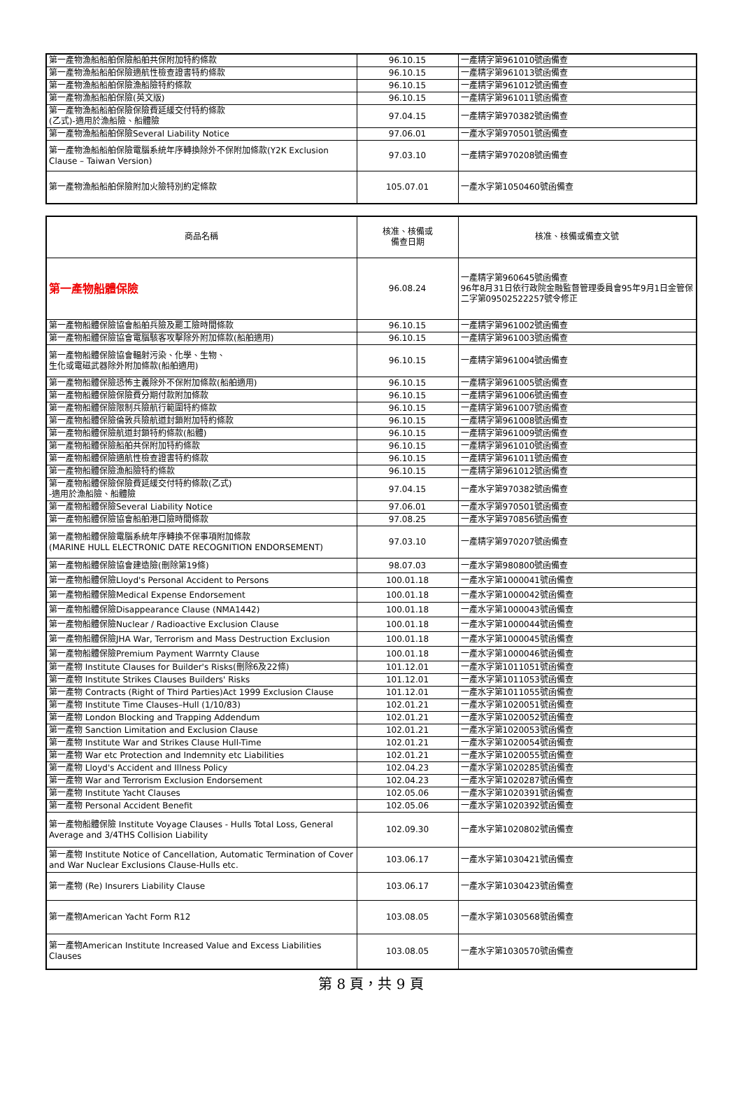| 第一產物漁船船舶保險船舶共保附加特約條款 | 96.10.15 | 一產精字第961010號函備查 |
| 第一產物漁船船舶保險適航性檢查證書特約條款 | 96.10.15 | 一產精字第961013號函備查 |
| 第一產物漁船船舶保險漁船險特約條款 | 96.10.15 | 一產精字第961012號函備查 |
| 第一產物漁船船舶保險(英文版) | 96.10.15 | 一產精字第961011號函備查 |
| 第一產物漁船船舶保險保險費延緩交付特約條款 (乙式)-適用於漁船險、船體險 | 97.04.15 | 一產精字第970382號函備查 |
| 第一產物漁船船舶保險Several Liability Notice | 97.06.01 | 一產水字第970501號函備查 |
| 第一產物漁船船舶保險電腦系統年序轉換除外不保附加條款(Y2K Exclusion Clause – Taiwan Version) | 97.03.10 | 一產精字第970208號函備查 |
| 第一產物漁船船舶保險附加火險特別約定條款 | 105.07.01 | 一產水字第1050460號函備查 |
| 商品名稱 | 核准、核備或 備查日期 | 核准、核備或備查文號 |
| --- | --- | --- |
| 第一產物船體保險 | 96.08.24 | 一產精字第960645號函備查 96年8月31日依行政院金融監督管理委員會95年9月1日金管保二字第09502522257號令修正 |
| 第一產物船體保險協會船舶兵險及罷工險時間條款 | 96.10.15 | 一產精字第961002號函備查 |
| 第一產物船體保險協會電腦駭客攻擊除外附加條款(船舶適用) | 96.10.15 | 一產精字第961003號函備查 |
| 第一產物船體保險協會輻射污染、化學、生物、 生化或電磁武器除外附加條款(船舶適用) | 96.10.15 | 一產精字第961004號函備查 |
| 第一產物船體保險恐怖主義除外不保附加條款(船舶適用) | 96.10.15 | 一產精字第961005號函備查 |
| 第一產物船體保險保險費分期付款附加條款 | 96.10.15 | 一產精字第961006號函備查 |
| 第一產物船體保險限制兵險航行範圍特約條款 | 96.10.15 | 一產精字第961007號函備查 |
| 第一產物船體保險倫敦兵險航道封鎖附加特約條款 | 96.10.15 | 一產精字第961008號函備查 |
| 第一產物船體保險航道封鎖特約條款(船體) | 96.10.15 | 一產精字第961009號函備查 |
| 第一產物船體保險船舶共保附加特約條款 | 96.10.15 | 一產精字第961010號函備查 |
| 第一產物船體保險適航性檢查證書特約條款 | 96.10.15 | 一產精字第961011號函備查 |
| 第一產物船體保險漁船險特約條款 | 96.10.15 | 一產精字第961012號函備查 |
| 第一產物船體保險保險費延緩交付特約條款(乙式) -適用於漁船險、船體險 | 97.04.15 | 一產水字第970382號函備查 |
| 第一產物船體保險Several Liability Notice | 97.06.01 | 一產水字第970501號函備查 |
| 第一產物船體保險協會船舶港口險時間條款 | 97.08.25 | 一產水字第970856號函備查 |
| 第一產物船體保險電腦系統年序轉換不保事項附加條款 (MARINE HULL ELECTRONIC DATE RECOGNITION ENDORSEMENT) | 97.03.10 | 一產精字第970207號函備查 |
| 第一產物船體保險協會建造險(刪除第19條) | 98.07.03 | 一產水字第980800號函備查 |
| 第一產物船體保險Lloyd's Personal Accident to Persons | 100.01.18 | 一產水字第1000041號函備查 |
| 第一產物船體保險Medical Expense Endorsement | 100.01.18 | 一產水字第1000042號函備查 |
| 第一產物船體保險Disappearance Clause (NMA1442) | 100.01.18 | 一產水字第1000043號函備查 |
| 第一產物船體保險Nuclear / Radioactive Exclusion Clause | 100.01.18 | 一產水字第1000044號函備查 |
| 第一產物船體保險JHA War, Terrorism and Mass Destruction Exclusion | 100.01.18 | 一產水字第1000045號函備查 |
| 第一產物船體保險Premium Payment Warrnty Clause | 100.01.18 | 一產水字第1000046號函備查 |
| 第一產物 Institute Clauses for Builder's Risks(刪除6及22條) | 101.12.01 | 一產水字第1011051號函備查 |
| 第一產物 Institute Strikes Clauses Builders' Risks | 101.12.01 | 一產水字第1011053號函備查 |
| 第一產物 Contracts (Right of Third Parties)Act 1999 Exclusion Clause | 101.12.01 | 一產水字第1011055號函備查 |
| 第一產物 Institute Time Clauses–Hull (1/10/83) | 102.01.21 | 一產水字第1020051號函備查 |
| 第一產物 London Blocking and Trapping Addendum | 102.01.21 | 一產水字第1020052號函備查 |
| 第一產物 Sanction Limitation and Exclusion Clause | 102.01.21 | 一產水字第1020053號函備查 |
| 第一產物 Institute War and Strikes Clause Hull-Time | 102.01.21 | 一產水字第1020054號函備查 |
| 第一產物 War etc Protection and Indemnity etc Liabilities | 102.01.21 | 一產水字第1020055號函備查 |
| 第一產物 Lloyd's Accident and Illness Policy | 102.04.23 | 一產水字第1020285號函備查 |
| 第一產物 War and Terrorism Exclusion Endorsement | 102.04.23 | 一產水字第1020287號函備查 |
| 第一產物 Institute Yacht Clauses | 102.05.06 | 一產水字第1020391號函備查 |
| 第一產物 Personal Accident Benefit | 102.05.06 | 一產水字第1020392號函備查 |
| 第一產物船體保險 Institute Voyage Clauses - Hulls Total Loss, General Average and 3/4THS Collision Liability | 102.09.30 | 一產水字第1020802號函備查 |
| 第一產物 Institute Notice of Cancellation, Automatic Termination of Cover and War Nuclear Exclusions Clause-Hulls etc. | 103.06.17 | 一產水字第1030421號函備查 |
| 第一產物 (Re) Insurers Liability Clause | 103.06.17 | 一產水字第1030423號函備查 |
| 第一產物American Yacht Form R12 | 103.08.05 | 一產水字第1030568號函備查 |
| 第一產物American Institute Increased Value and Excess Liabilities Clauses | 103.08.05 | 一產水字第1030570號函備查 |
第 8 頁，共 9 頁